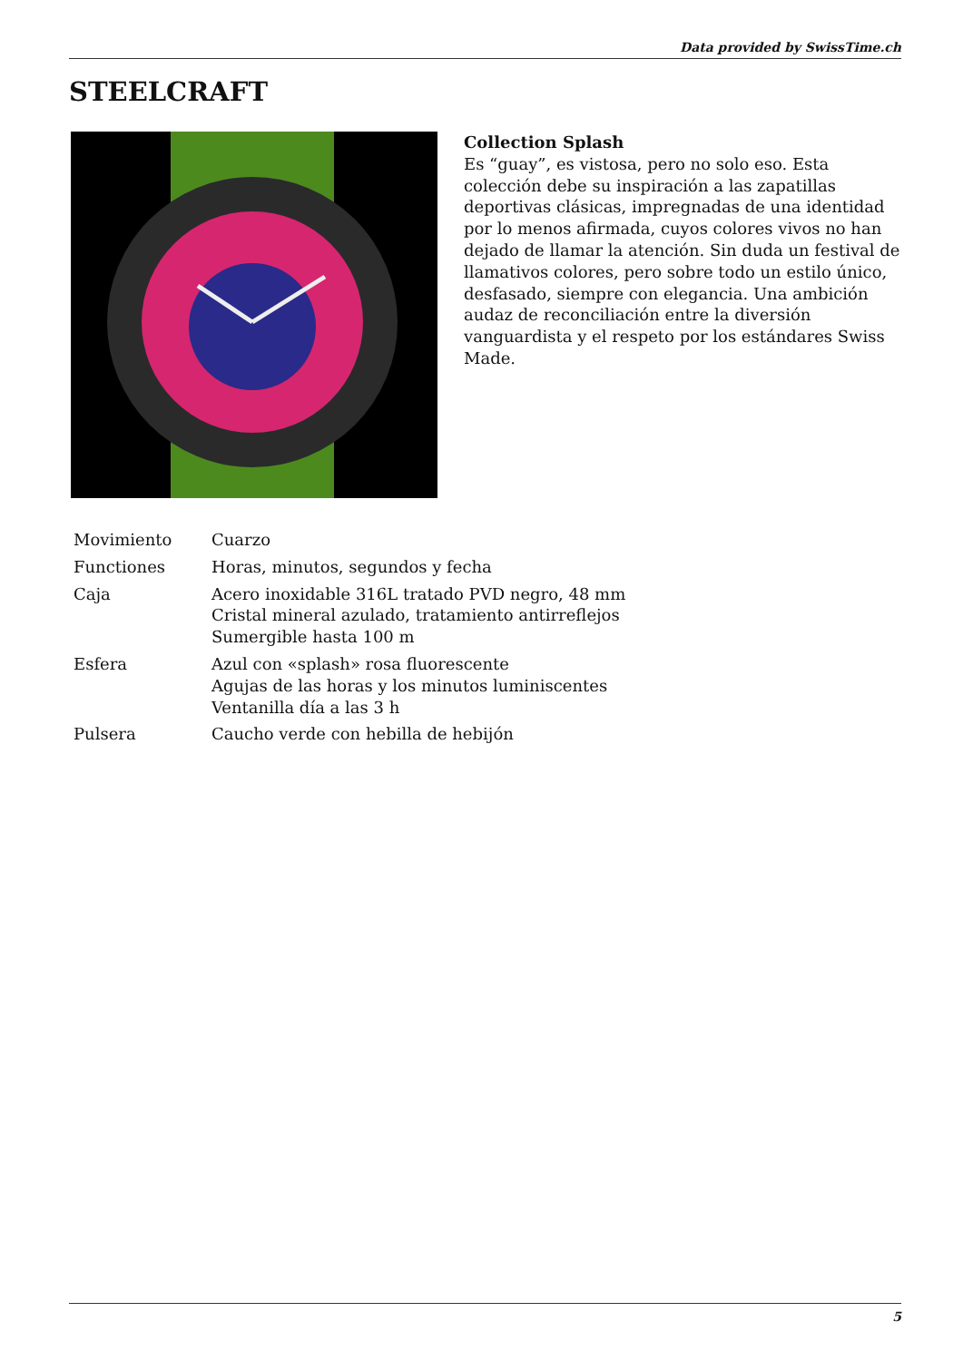Data provided by SwissTime.ch
STEELCRAFT
Collection Splash
Es “guay”, es vistosa, pero no solo eso. Esta colección debe su inspiración a las zapatillas deportivas clásicas, impregnadas de una identidad por lo menos afirmada, cuyos colores vivos no han dejado de llamar la atención. Sin duda un festival de llamativos colores, pero sobre todo un estilo único, desfasado, siempre con elegancia. Una ambición audaz de reconciliación entre la diversión vanguardista y el respeto por los estándares Swiss Made.
| Movimiento | Cuarzo |
| Functiones | Horas, minutos, segundos y fecha |
| Caja | Acero inoxidable 316L tratado PVD negro, 48 mm Cristal mineral azulado, tratamiento antirreflejos Sumergible hasta 100 m |
| Esfera | Azul con «splash» rosa fluorescente Agujas de las horas y los minutos luminiscentes Ventanilla día a las 3 h |
| Pulsera | Caucho verde con hebilla de hebijón |
5